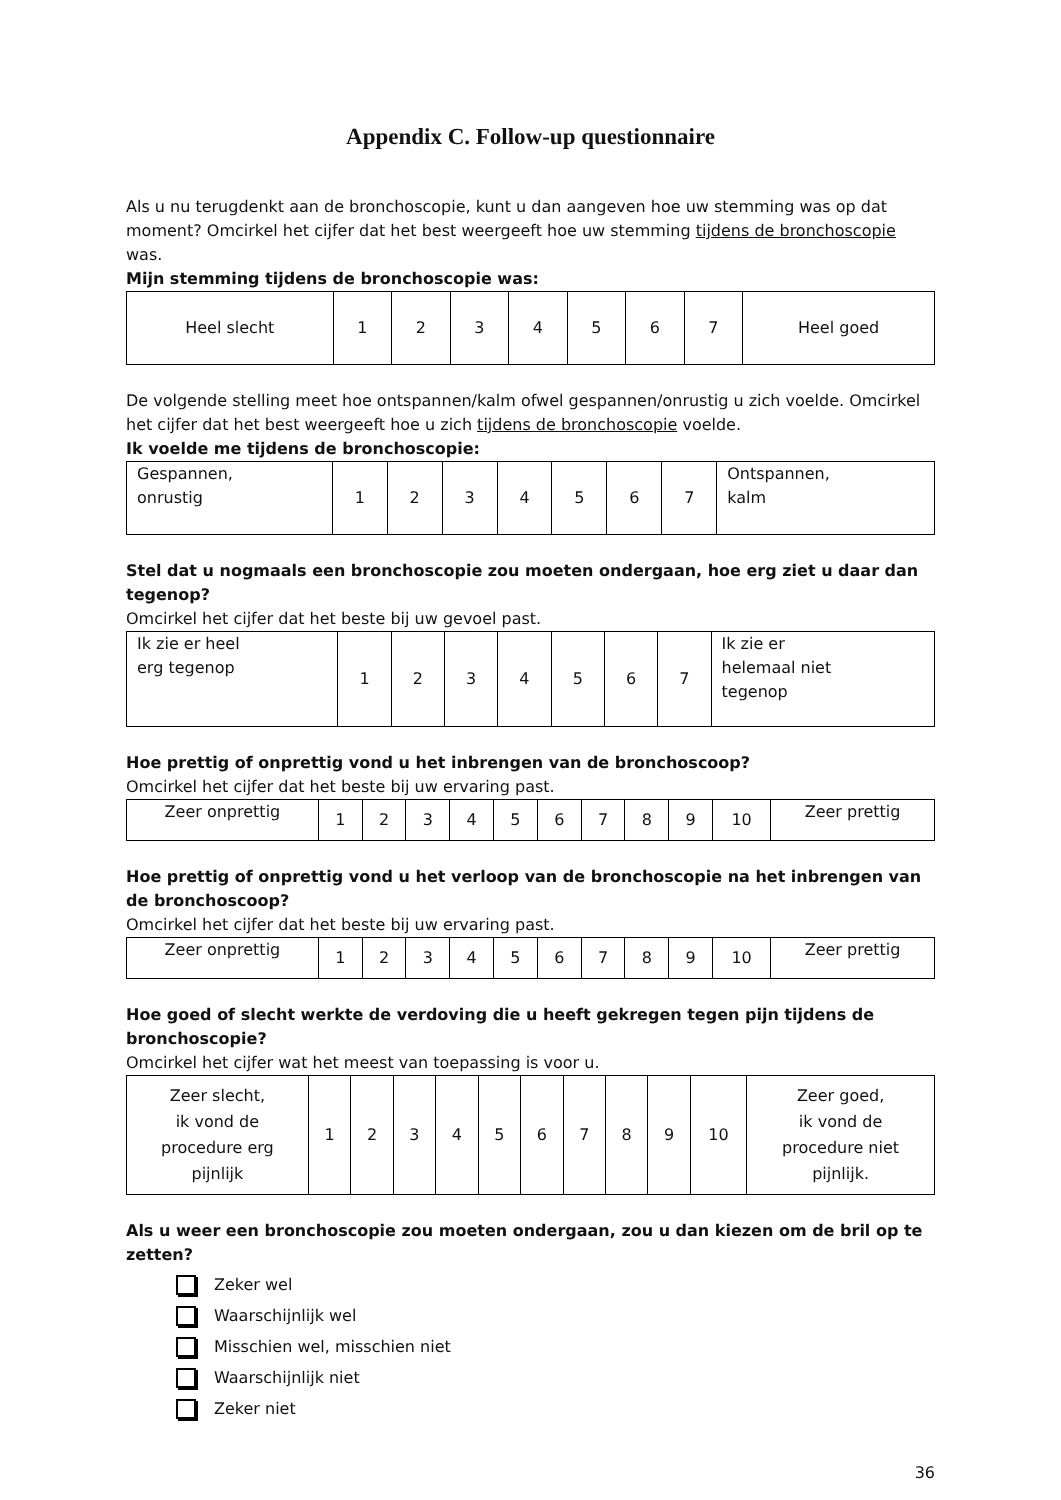Appendix C. Follow-up questionnaire
Als u nu terugdenkt aan de bronchoscopie, kunt u dan aangeven hoe uw stemming was op dat moment? Omcirkel het cijfer dat het best weergeeft hoe uw stemming tijdens de bronchoscopie was.
Mijn stemming tijdens de bronchoscopie was:
| Heel slecht | 1 | 2 | 3 | 4 | 5 | 6 | 7 | Heel goed |
De volgende stelling meet hoe ontspannen/kalm ofwel gespannen/onrustig u zich voelde. Omcirkel het cijfer dat het best weergeeft hoe u zich tijdens de bronchoscopie voelde.
Ik voelde me tijdens de bronchoscopie:
| Gespannen, onrustig | 1 | 2 | 3 | 4 | 5 | 6 | 7 | Ontspannen, kalm |
Stel dat u nogmaals een bronchoscopie zou moeten ondergaan, hoe erg ziet u daar dan tegenop?
Omcirkel het cijfer dat het beste bij uw gevoel past.
| Ik zie er heel erg tegenop | 1 | 2 | 3 | 4 | 5 | 6 | 7 | Ik zie er helemaal niet tegenop |
Hoe prettig of onprettig vond u het inbrengen van de bronchoscoop?
Omcirkel het cijfer dat het beste bij uw ervaring past.
| Zeer onprettig | 1 | 2 | 3 | 4 | 5 | 6 | 7 | 8 | 9 | 10 | Zeer prettig |
Hoe prettig of onprettig vond u het verloop van de bronchoscopie na het inbrengen van de bronchoscoop?
Omcirkel het cijfer dat het beste bij uw ervaring past.
| Zeer onprettig | 1 | 2 | 3 | 4 | 5 | 6 | 7 | 8 | 9 | 10 | Zeer prettig |
Hoe goed of slecht werkte de verdoving die u heeft gekregen tegen pijn tijdens de bronchoscopie?
Omcirkel het cijfer wat het meest van toepassing is voor u.
| Zeer slecht, ik vond de procedure erg pijnlijk | 1 | 2 | 3 | 4 | 5 | 6 | 7 | 8 | 9 | 10 | Zeer goed, ik vond de procedure niet pijnlijk. |
Als u weer een bronchoscopie zou moeten ondergaan, zou u dan kiezen om de bril op te zetten?
Zeker wel
Waarschijnlijk wel
Misschien wel, misschien niet
Waarschijnlijk niet
Zeker niet
36